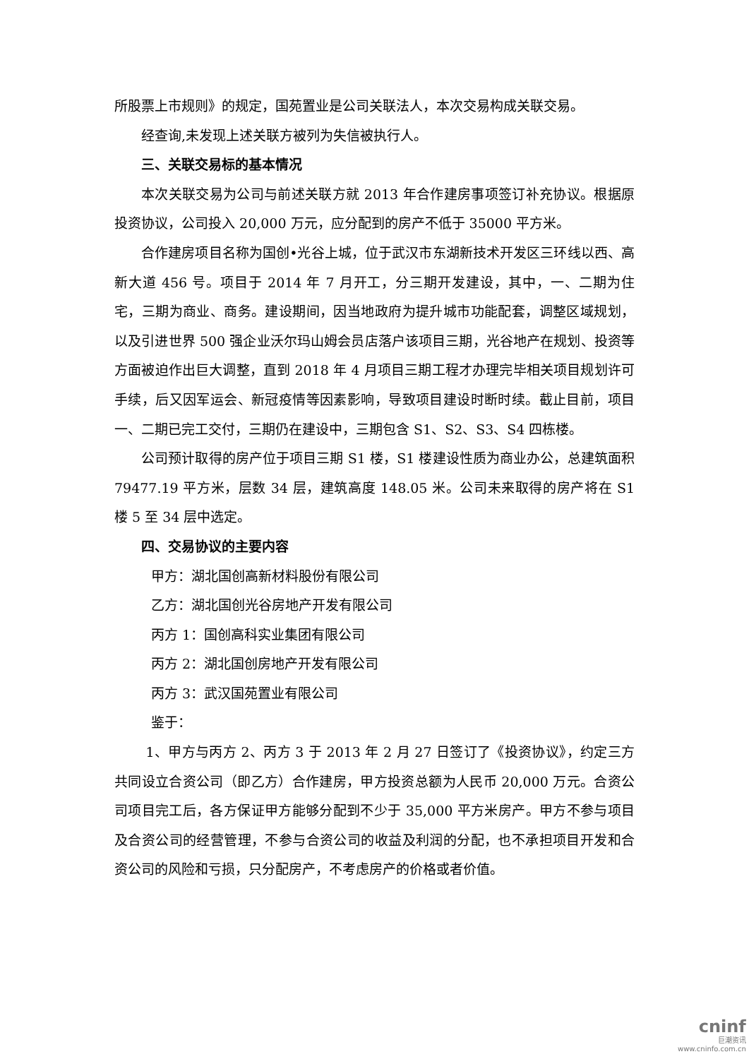所股票上市规则》的规定，国苑置业是公司关联法人，本次交易构成关联交易。
经查询,未发现上述关联方被列为失信被执行人。
三、关联交易标的基本情况
本次关联交易为公司与前述关联方就 2013 年合作建房事项签订补充协议。根据原投资协议，公司投入 20,000 万元，应分配到的房产不低于 35000 平方米。
合作建房项目名称为国创•光谷上城，位于武汉市东湖新技术开发区三环线以西、高新大道 456 号。项目于 2014 年 7 月开工，分三期开发建设，其中，一、二期为住宅，三期为商业、商务。建设期间，因当地政府为提升城市功能配套，调整区域规划，以及引进世界 500 强企业沃尔玛山姆会员店落户该项目三期，光谷地产在规划、投资等方面被迫作出巨大调整，直到 2018 年 4 月项目三期工程才办理完毕相关项目规划许可手续，后又因军运会、新冠疫情等因素影响，导致项目建设时断时续。截止目前，项目一、二期已完工交付，三期仍在建设中，三期包含 S1、S2、S3、S4 四栋楼。
公司预计取得的房产位于项目三期 S1 楼，S1 楼建设性质为商业办公，总建筑面积 79477.19 平方米，层数 34 层，建筑高度 148.05 米。公司未来取得的房产将在 S1 楼 5 至 34 层中选定。
四、交易协议的主要内容
甲方：湖北国创高新材料股份有限公司
乙方：湖北国创光谷房地产开发有限公司
丙方 1：国创高科实业集团有限公司
丙方 2：湖北国创房地产开发有限公司
丙方 3：武汉国苑置业有限公司
鉴于：
1、甲方与丙方 2、丙方 3 于 2013 年 2 月 27 日签订了《投资协议》，约定三方共同设立合资公司（即乙方）合作建房，甲方投资总额为人民币 20,000 万元。合资公司项目完工后，各方保证甲方能够分配到不少于 35,000 平方米房产。甲方不参与项目及合资公司的经营管理，不参与合资公司的收益及利润的分配，也不承担项目开发和合资公司的风险和亏损，只分配房产，不考虑房产的价格或者价值。
cninf
巨潮资讯
www.cninfo.com.cn